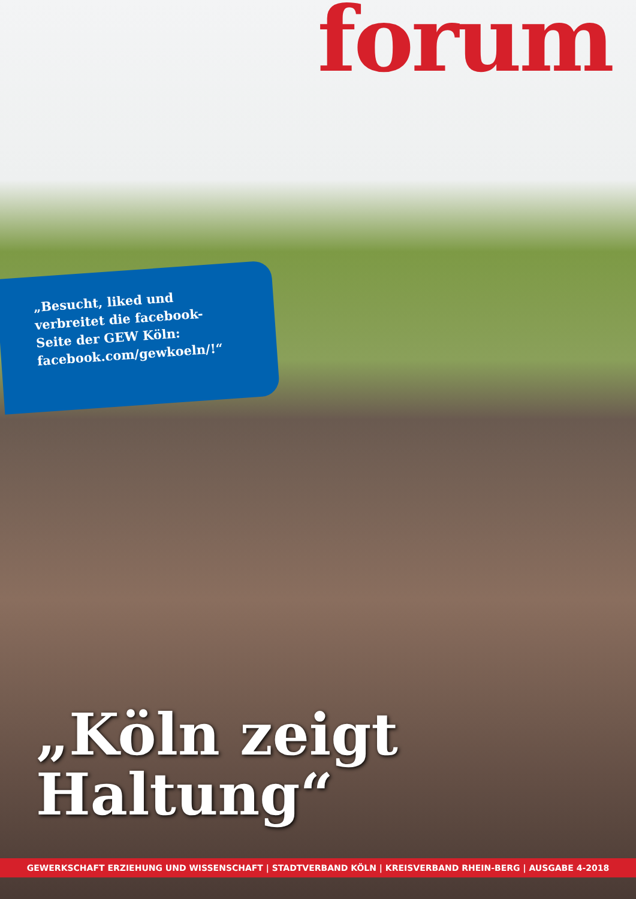forum
„Besucht, liked und verbreitet die facebook-Seite der GEW Köln: facebook.com/gewkoeln/!“
„Köln zeigt Haltung“
GEWERKSCHAFT ERZIEHUNG UND WISSENSCHAFT | STADTVERBAND KÖLN | KREISVERBAND RHEIN-BERG | AUSGABE 4-2018